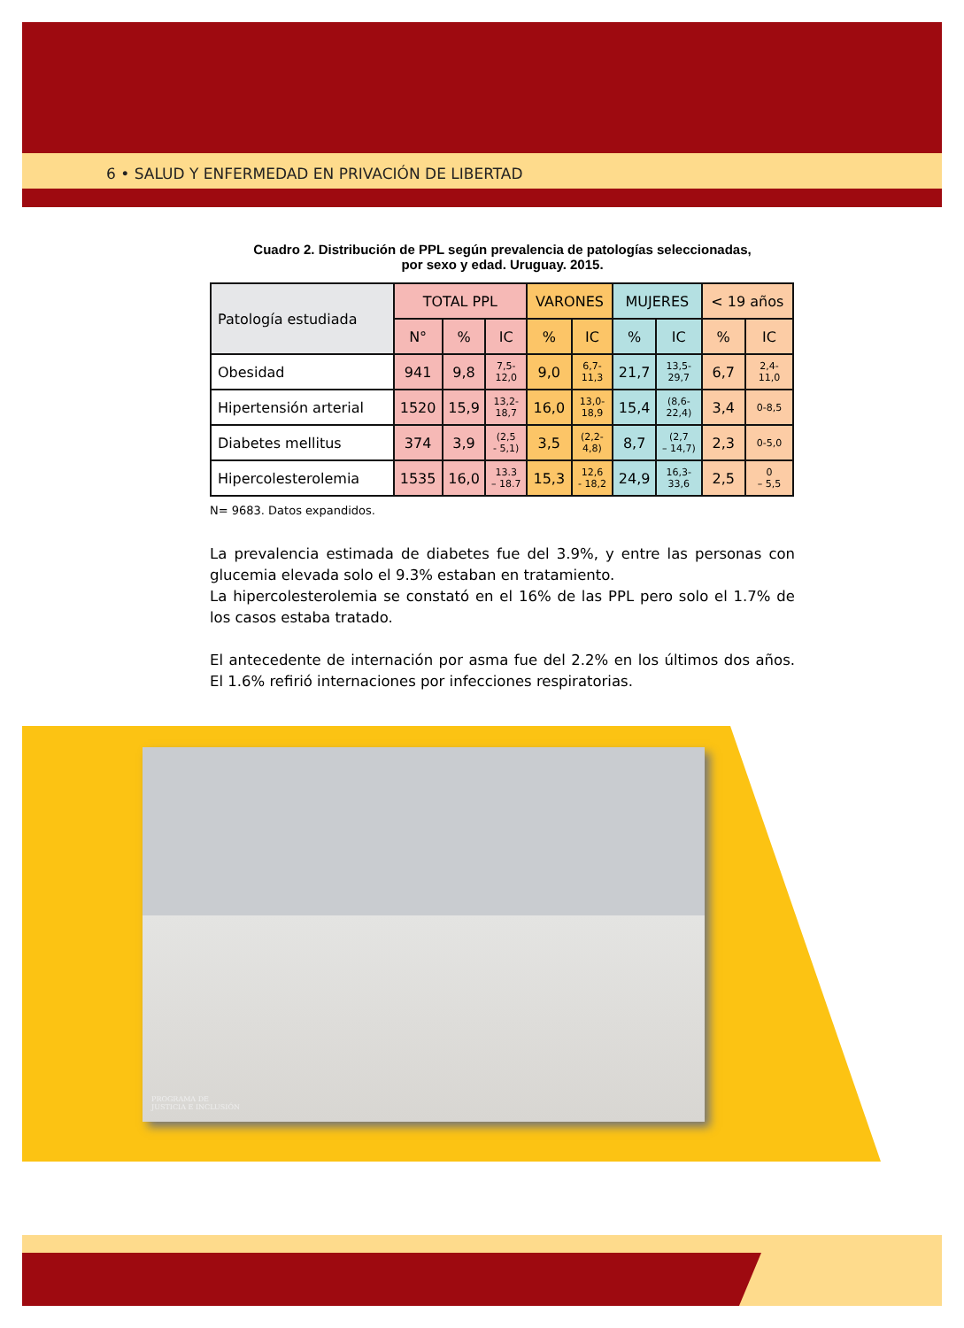6 • SALUD Y ENFERMEDAD EN PRIVACIÓN DE LIBERTAD
Cuadro 2. Distribución de PPL según prevalencia de patologías seleccionadas,
por sexo y edad. Uruguay. 2015.
| Patología estudiada | TOTAL PPL | | | VARONES | | MUJERES | | < 19 años | |
| --- | --- | --- | --- | --- | --- | --- | --- | --- | --- |
| | N° | % | IC | % | IC | % | IC | % | IC |
| Obesidad | 941 | 9,8 | 7,5- 12,0 | 9,0 | 6,7- 11,3 | 21,7 | 13,5- 29,7 | 6,7 | 2,4- 11,0 |
| Hipertensión arterial | 1520 | 15,9 | 13,2- 18,7 | 16,0 | 13,0- 18,9 | 15,4 | (8,6- 22,4) | 3,4 | 0-8,5 |
| Diabetes mellitus | 374 | 3,9 | (2,5 - 5,1) | 3,5 | (2,2- 4,8) | 8,7 | (2,7 – 14,7) | 2,3 | 0-5,0 |
| Hipercolesterolemia | 1535 | 16,0 | 13.3 – 18.7 | 15,3 | 12,6 - 18,2 | 24,9 | 16,3- 33,6 | 2,5 | 0 – 5,5 |
N= 9683. Datos expandidos.
La prevalencia estimada de diabetes fue del 3.9%, y entre las personas con glucemia elevada solo el 9.3% estaban en tratamiento.
La hipercolesterolemia se constató en el 16% de las PPL pero solo el 1.7% de los casos estaba tratado.
El antecedente de internación por asma fue del 2.2% en los últimos dos años. El 1.6% refirió internaciones por infecciones respiratorias.
PROGRAMA DE
JUSTICIA E INCLUSIÓN